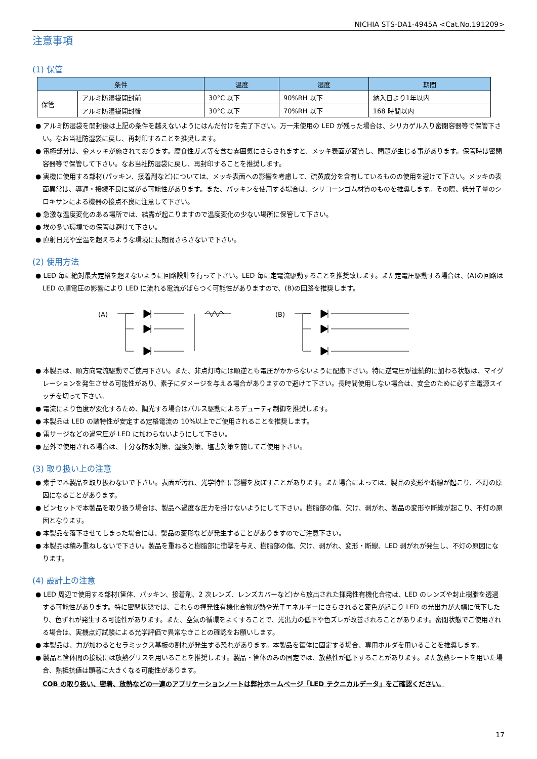NICHIA STS-DA1-4945A <Cat.No.191209>
注意事項
(1) 保管
| 条件 | | 温度 | 湿度 | 期間 |
| --- | --- | --- | --- | --- |
| 保管 | アルミ防湿袋開封前 | 30°C 以下 | 90%RH 以下 | 納入日より1年以内 |
| | アルミ防湿袋開封後 | 30°C 以下 | 70%RH 以下 | 168 時間以内 |
● アルミ防湿袋を開封後は上記の条件を越えないようにはんだ付けを完了下さい。万一未使用の LED が残った場合は、シリカゲル入り密閉容器等で保管下さい。なお当社防湿袋に戻し、再封印することを推奨します。
● 電極部分は、金メッキが施されております。腐食性ガス等を含む雰囲気にさらされますと、メッキ表面が変質し、問題が生じる事があります。保管時は密閉容器等で保管して下さい。なお当社防湿袋に戻し、再封印することを推奨します。
● 実機に使用する部材(パッキン、接着剤など)については、メッキ表面への影響を考慮して、硫黄成分を含有しているものの使用を避けて下さい。メッキの表面異常は、導通・接続不良に繋がる可能性があります。また、パッキンを使用する場合は、シリコーンゴム材質のものを推奨します。その際、低分子量のシロキサンによる機器の接点不良に注意して下さい。
● 急激な温度変化のある場所では、結露が起こりますので温度変化の少ない場所に保管して下さい。
● 埃の多い環境での保管は避けて下さい。
● 直射日光や室温を超えるような環境に長期間さらさないで下さい。
(2) 使用方法
● LED 毎に絶対最大定格を超えないように回路設計を行って下さい。LED 毎に定電流駆動することを推奨致します。また定電圧駆動する場合は、(A)の回路は LED の順電圧の影響により LED に流れる電流がばらつく可能性がありますので、(B)の回路を推奨します。
(A)
(B)
● 本製品は、順方向電流駆動でご使用下さい。また、非点灯時には順逆とも電圧がかからないように配慮下さい。特に逆電圧が連続的に加わる状態は、マイグレーションを発生させる可能性があり、素子にダメージを与える場合がありますので避けて下さい。長時間使用しない場合は、安全のために必ず主電源スイッチを切って下さい。
● 電流により色度が変化するため、調光する場合はパルス駆動によるデューティ制御を推奨します。
● 本製品は LED の諸特性が安定する定格電流の 10%以上でご使用されることを推奨します。
● 雷サージなどの過電圧が LED に加わらないようにして下さい。
● 屋外で使用される場合は、十分な防水対策、湿度対策、塩害対策を施してご使用下さい。
(3) 取り扱い上の注意
● 素手で本製品を取り扱わないで下さい。表面が汚れ、光学特性に影響を及ぼすことがあります。また場合によっては、製品の変形や断線が起こり、不灯の原因になることがあります。
● ピンセットで本製品を取り扱う場合は、製品へ過度な圧力を掛けないようにして下さい。樹脂部の傷、欠け、剥がれ、製品の変形や断線が起こり、不灯の原因となります。
● 本製品を落下させてしまった場合には、製品の変形などが発生することがありますのでご注意下さい。
● 本製品は積み重ねしないで下さい。製品を重ねると樹脂部に衝撃を与え、樹脂部の傷、欠け、剥がれ、変形・断線、LED 剥がれが発生し、不灯の原因になります。
(4) 設計上の注意
● LED 周辺で使用する部材(筐体、パッキン、接着剤、2 次レンズ、レンズカバーなど)から放出された揮発性有機化合物は、LED のレンズや封止樹脂を透過する可能性があります。特に密閉状態では、これらの揮発性有機化合物が熱や光子エネルギーにさらされると変色が起こり LED の光出力が大幅に低下したり、色ずれが発生する可能性があります。また、空気の循環をよくすることで、光出力の低下や色ズレが改善されることがあります。密閉状態でご使用される場合は、実機点灯試験による光学評価で異常なきことの確認をお願いします。
● 本製品は、力が加わるとセラミックス基板の割れが発生する恐れがあります。本製品を筐体に固定する場合、専用ホルダを用いることを推奨します。
● 製品と筐体間の接続には放熱グリスを用いることを推奨します。製品・筐体のみの固定では、放熱性が低下することがあります。また放熱シートを用いた場合、熱抵抗値は顕著に大きくなる可能性があります。
COB の取り扱い、密着、放熱などの一連のアプリケーションノートは弊社ホームページ「LED テクニカルデータ」をご確認ください。
17